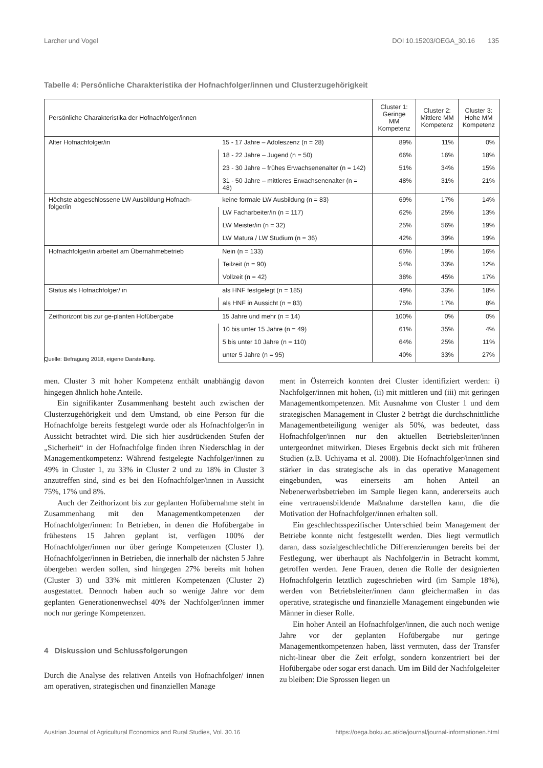Larcher und Vogel DOI 10.15203/OEGA_30.16 135
Tabelle 4: Persönliche Charakteristika der Hofnachfolger/innen und Clusterzugehörigkeit
| Persönliche Charakteristika der Hofnachfolger/innen | | Cluster 1: Geringe MM Kompetenz | Cluster 2: Mittlere MM Kompetenz | Cluster 3: Hohe MM Kompetenz |
| --- | --- | --- | --- | --- |
| Alter Hofnachfolger/in | 15 - 17 Jahre – Adoleszenz (n = 28) | 89% | 11% | 0% |
| | 18 - 22 Jahre – Jugend (n = 50) | 66% | 16% | 18% |
| | 23 - 30 Jahre – frühes Erwachsenenalter (n = 142) | 51% | 34% | 15% |
| | 31 - 50 Jahre – mittleres Erwachsenenalter (n = 48) | 48% | 31% | 21% |
| Höchste abgeschlossene LW Ausbildung Hofnach-folger/in | keine formale LW Ausbildung (n = 83) | 69% | 17% | 14% |
| | LW Facharbeiter/in (n = 117) | 62% | 25% | 13% |
| | LW Meister/in (n = 32) | 25% | 56% | 19% |
| | LW Matura / LW Studium (n = 36) | 42% | 39% | 19% |
| Hofnachfolger/in arbeitet am Übernahmebetrieb | Nein (n = 133) | 65% | 19% | 16% |
| | Teilzeit (n = 90) | 54% | 33% | 12% |
| | Vollzeit (n = 42) | 38% | 45% | 17% |
| Status als Hofnachfolger/ in | als HNF festgelegt (n = 185) | 49% | 33% | 18% |
| | als HNF in Aussicht (n = 83) | 75% | 17% | 8% |
| Zeithorizont bis zur ge-planten Hofübergabe | 15 Jahre und mehr (n = 14) | 100% | 0% | 0% |
| | 10 bis unter 15 Jahre (n = 49) | 61% | 35% | 4% |
| | 5 bis unter 10 Jahre (n = 110) | 64% | 25% | 11% |
| | unter 5 Jahre (n = 95) | 40% | 33% | 27% |
Quelle: Befragung 2018, eigene Darstellung.
men. Cluster 3 mit hoher Kompetenz enthält unabhängig da­von hingegen ähnlich hohe Anteile.
Ein signifikanter Zusammenhang besteht auch zwischen der Clusterzugehörigkeit und dem Umstand, ob eine Per­son für die Hofnachfolge bereits festgelegt wurde oder als Hofnachfolger/in in Aussicht betrachtet wird. Die sich hier ausdrückenden Stufen der „Sicherheit“ in der Hofnachfolge finden ihren Niederschlag in der Managementkompetenz: Während festgelegte Nachfolger/innen zu 49% in Cluster 1, zu 33% in Cluster 2 und zu 18% in Cluster 3 anzutreffen sind, sind es bei den Hofnachfolger/innen in Aussicht 75%, 17% und 8%.
Auch der Zeithorizont bis zur geplanten Hofübernahme steht in Zusammenhang mit den Managementkompetenzen der Hofnachfolger/innen: In Betrieben, in denen die Hof­übergabe in frühestens 15 Jahren geplant ist, verfügen 100% der Hofnachfolger/innen nur über geringe Kompetenzen (Cluster 1). Hofnachfolger/innen in Betrieben, die innerhalb der nächsten 5 Jahre übergeben werden sollen, sind hingegen 27% bereits mit hohen (Cluster 3) und 33% mit mittleren Kompetenzen (Cluster 2) ausgestattet. Dennoch haben auch so wenige Jahre vor dem geplanten Generationenwechsel 40% der Nachfolger/innen immer noch nur geringe Kom­petenzen.
4 Diskussion und Schlussfolgerungen
Durch die Analyse des relativen Anteils von Hofnachfolger/ innen am operativen, strategischen und finanziellen Manage­
ment in Österreich konnten drei Cluster identifiziert werden: i) Nachfolger/innen mit hohen, (ii) mit mittleren und (iii) mit geringen Managementkompetenzen. Mit Ausnahme von Cluster 1 und dem strategischen Management in Cluster 2 beträgt die durchschnittliche Managementbeteiligung we­niger als 50%, was bedeutet, dass Hofnachfolger/innen nur den aktuellen Betriebsleiter/innen untergeordnet mitwirken. Dieses Ergebnis deckt sich mit früheren Studien (z.B. Uchi­yama et al. 2008). Die Hofnachfolger/innen sind stärker in das strategische als in das operative Management eingebun­den, was einerseits am hohen Anteil an Nebenerwerbsbetrie­ben im Sample liegen kann, andererseits auch eine vertrau­ensbildende Maßnahme darstellen kann, die die Motivation der Hofnachfolger/innen erhalten soll.
Ein geschlechtsspezifischer Unterschied beim Manage­ment der Betriebe konnte nicht festgestellt werden. Dies liegt vermutlich daran, dass sozialgeschlechtliche Diffe­renzierungen bereits bei der Festlegung, wer überhaupt als Nachfolger/in in Betracht kommt, getroffen werden. Jene Frauen, denen die Rolle der designierten Hofnachfolgerin letztlich zugeschrieben wird (im Sample 18%), werden von Betriebsleiter/innen dann gleichermaßen in das operative, strategische und finanzielle Management eingebunden wie Männer in dieser Rolle.
Ein hoher Anteil an Hofnachfolger/innen, die auch noch wenige Jahre vor der geplanten Hofübergabe nur geringe Managementkompetenzen haben, lässt vermuten, dass der Transfer nicht-linear über die Zeit erfolgt, sondern konzen­triert bei der Hofübergabe oder sogar erst danach. Um im Bild der Nachfolgeleiter zu bleiben: Die Sprossen liegen un­
Austrian Journal of Agricultural Economics and Rural Studies, Vol. 30.16 https://oega.boku.ac.at/de/journal/journal-informationen.html